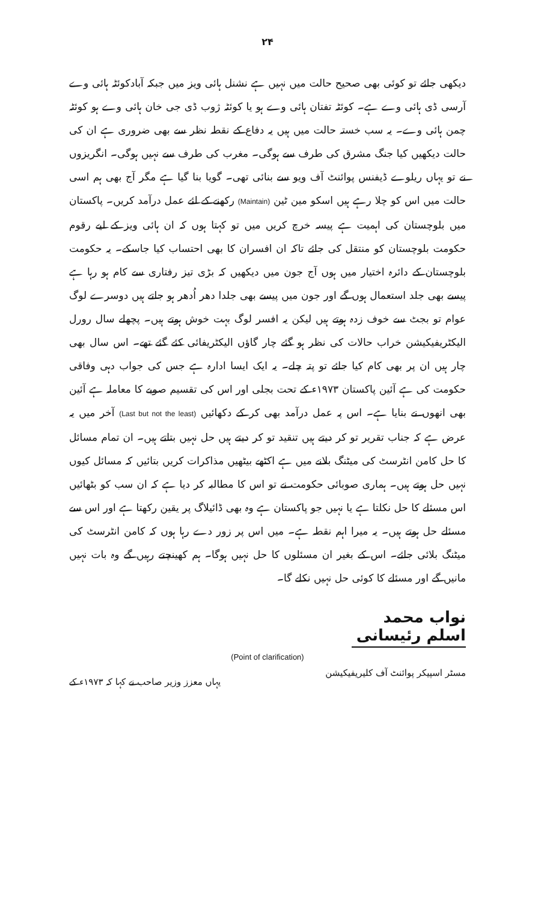۲۴
دیکھی جائے تو کوئی بھی صحیح حالت میں نہیں ہے نشنل ہائی ویز میں جبکہ آبادکوئٹہ ہائی وے آرسی ڈی ہائی وے ہے۔ کوئٹہ تفتان ہائی وے ہو یا کوئٹہ ژوب ڈی جی خان ہائی وے ہو کوئٹہ چمن ہائی وے۔ یہ سب خستہ حالت میں ہیں یہ دفاع کے نقطہ نظر سے بھی ضروری ہے ان کی حالت دیکھیں کیا جنگ مشرق کی طرف سے ہوگی۔ مغرب کی طرف سے نہیں ہوگی۔ انگریزوں نے تو یہاں ریلوے ڈیفنس پوائنٹ آف ویو سے بنائی تھی۔ گویا بنا گیا ہے مگر آج بھی ہم اسی حالت میں اس کو چلا رہے ہیں اسکو مین ٹین (Maintain) رکھنے کے لئے عمل درآمد کریں۔ پاکستان میں بلوچستان کی اہمیت ہے پیسہ خرچ کریں میں تو کہتا ہوں کہ ان ہائی ویز کے لیے رقوم حکومت بلوچستان کو منتقل کی جائے تاکہ ان افسران کا بھی احتساب کیا جاسکے۔ یہ حکومت بلوچستان کے دائرہ اختیار میں ہوں آج جون میں دیکھیں کہ بڑی تیز رفتاری سے کام ہو رہا ہے پیسے بھی جلد استعمال ہوں گے اور جون میں پیسے بھی جلدا دھر اُدھر ہو جاتے ہیں دوسرے لوگ عوام تو بجٹ سے خوف زدہ ہوتے ہیں لیکن یہ افسر لوگ بہت خوش ہوتے ہیں۔ پچھلے سال رورل الیکٹریفیکیشن خراب حالات کی نظر ہو گئے چار گاؤں الیکٹریفائی کئے گئے تھے۔ اس سال بھی چار ہیں ان پر بھی کام کیا جائے تو پتہ چلے۔ یہ ایک ایسا ادارہ ہے جس کی جواب دہی وفاقی حکومت کی ہے آئین پاکستان ۱۹۷۳ء کے تحت بجلی اور اس کی تقسیم صوبے کا معاملہ ہے آئین بھی انھوں نے بنایا ہے۔ اس پہ عمل درآمد بھی کر کے دکھائیں (Last but not the least) آخر میں یہ عرض ہے کہ جناب تقریر تو کر دیتے ہیں تنقید تو کر دیتے ہیں حل نہیں بتاتے ہیں۔ ان تمام مسائل کا حل کامن انٹرسٹ کی میٹنگ بلانے میں ہے اکٹھے بیٹھیں مذاکرات کریں بتائیں کہ مسائل کیوں نہیں حل ہوتے ہیں۔ ہماری صوبائی حکومت نے تو اس کا مطالبہ کر دیا ہے کہ ان سب کو بٹھائیں اس مسئلے کا حل نکلتا ہے یا نہیں جو پاکستان ہے وہ بھی ڈائیلاگ پر یقین رکھتا ہے اور اس سے مسئلے حل ہوتے ہیں۔ یہ میرا اہم نقطہ ہے۔ میں اس پر زور دے رہا ہوں کہ کامن انٹرسٹ کی میٹنگ بلائی جائے۔ اس کے بغیر ان مسئلوں کا حل نہیں ہوگا۔ ہم کھینچتے رہیں گے وہ بات نہیں مانیں گے اور مسئلے کا کوئی حل نہیں نکلے گا۔
نواب محمد اسلم رئیسانی
(Point of clarification)
مسٹر اسپیکر پوائنٹ آف کلیریفیکیشن یہاں معزز وزیر صاحب نے کہا کہ ۱۹۷۳ء کے